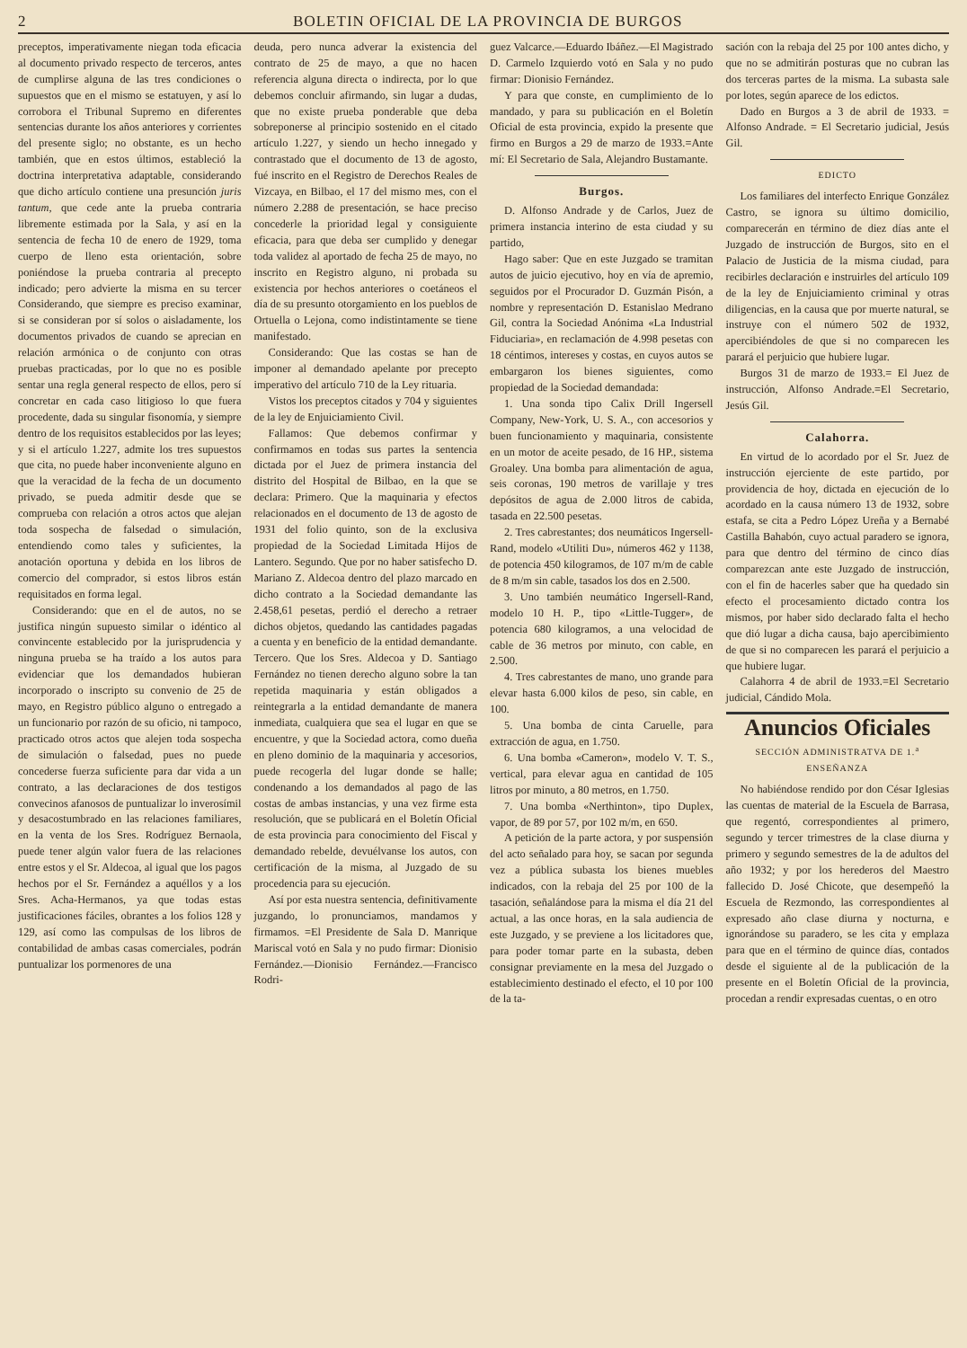2 BOLETIN OFICIAL DE LA PROVINCIA DE BURGOS
preceptos, imperativamente niegan toda eficacia al documento privado respecto de terceros, antes de cumplirse alguna de las tres condiciones o supuestos que en el mismo se estatuyen, y así lo corrobora el Tribunal Supremo en diferentes sentencias durante los años anteriores y corrientes del presente siglo; no obstante, es un hecho también, que en estos últimos, estableció la doctrina interpretativa adaptable, considerando que dicho artículo contiene una presunción juris tantum, que cede ante la prueba contraria libremente estimada por la Sala, y así en la sentencia de fecha 10 de enero de 1929, toma cuerpo de lleno esta orientación, sobre poniéndose la prueba contraria al precepto indicado; pero advierte la misma en su tercer Considerando, que siempre es preciso examinar, si se consideran por sí solos o aisladamente, los documentos privados de cuando se aprecian en relación armónica o de conjunto con otras pruebas practicadas, por lo que no es posible sentar una regla general respecto de ellos, pero sí concretar en cada caso litigioso lo que fuera procedente, dada su singular fisonomía, y siempre dentro de los requisitos establecidos por las leyes; y si el artículo 1.227, admite los tres supuestos que cita, no puede haber inconveniente alguno en que la veracidad de la fecha de un documento privado, se pueda admitir desde que se comprueba con relación a otros actos que alejan toda sospecha de falsedad o simulación, entendiendo como tales y suficientes, la anotación oportuna y debida en los libros de comercio del comprador, si estos libros están requisitados en forma legal.
Considerando: que en el de autos, no se justifica ningún supuesto similar o idéntico al convincente establecido por la jurisprudencia y ninguna prueba se ha traído a los autos para evidenciar que los demandados hubieran incorporado o inscripto su convenio de 25 de mayo, en Registro público alguno o entregado a un funcionario por razón de su oficio, ni tampoco, practicado otros actos que alejen toda sospecha de simulación o falsedad, pues no puede concederse fuerza suficiente para dar vida a un contrato, a las declaraciones de dos testigos convecinos afanosos de puntualizar lo inverosímil y desacostumbrado en las relaciones familiares, en la venta de los Sres. Rodríguez Bernaola, puede tener algún valor fuera de las relaciones entre estos y el Sr. Aldecoa, al igual que los pagos hechos por el Sr. Fernández a aquéllos y a los Sres. Acha-Hermanos, ya que todas estas justificaciones fáciles, obrantes a los folios 128 y 129, así como las compulsas de los libros de contabilidad de ambas casas comerciales, podrán puntualizar los pormenores de una
deuda, pero nunca adverar la existencia del contrato de 25 de mayo, a que no hacen referencia alguna directa o indirecta, por lo que debemos concluir afirmando, sin lugar a dudas, que no existe prueba ponderable que deba sobreponerse al principio sostenido en el citado artículo 1.227, y siendo un hecho innegado y contrastado que el documento de 13 de agosto, fué inscrito en el Registro de Derechos Reales de Vizcaya, en Bilbao, el 17 del mismo mes, con el número 2.288 de presentación, se hace preciso concederle la prioridad legal y consiguiente eficacia, para que deba ser cumplido y denegar toda validez al aportado de fecha 25 de mayo, no inscrito en Registro alguno, ni probada su existencia por hechos anteriores o coetáneos el día de su presunto otorgamiento en los pueblos de Ortuella o Lejona, como indistintamente se tiene manifestado.
Considerando: Que las costas se han de imponer al demandado apelante por precepto imperativo del artículo 710 de la Ley rituaria.
Vistos los preceptos citados y 704 y siguientes de la ley de Enjuiciamiento Civil.
Fallamos: Que debemos confirmar y confirmamos en todas sus partes la sentencia dictada por el Juez de primera instancia del distrito del Hospital de Bilbao, en la que se declara: Primero. Que la maquinaria y efectos relacionados en el documento de 13 de agosto de 1931 del folio quinto, son de la exclusiva propiedad de la Sociedad Limitada Hijos de Lantero. Segundo. Que por no haber satisfecho D. Mariano Z. Aldecoa dentro del plazo marcado en dicho contrato a la Sociedad demandante las 2.458,61 pesetas, perdió el derecho a retraer dichos objetos, quedando las cantidades pagadas a cuenta y en beneficio de la entidad demandante. Tercero. Que los Sres. Aldecoa y D. Santiago Fernández no tienen derecho alguno sobre la tan repetida maquinaria y están obligados a reintegrarla a la entidad demandante de manera inmediata, cualquiera que sea el lugar en que se encuentre, y que la Sociedad actora, como dueña en pleno dominio de la maquinaria y accesorios, puede recogerla del lugar donde se halle; condenando a los demandados al pago de las costas de ambas instancias, y una vez firme esta resolución, que se publicará en el Boletín Oficial de esta provincia para conocimiento del Fiscal y demandado rebelde, devuélvanse los autos, con certificación de la misma, al Juzgado de su procedencia para su ejecución.
Así por esta nuestra sentencia, definitivamente juzgando, lo pronunciamos, mandamos y firmamos. =El Presidente de Sala D. Manrique Mariscal votó en Sala y no pudo firmar: Dionisio Fernández.—Dionisio Fernández.—Francisco Rodri-
guez Valcarce.—Eduardo Ibáñez.—El Magistrado D. Carmelo Izquierdo votó en Sala y no pudo firmar: Dionisio Fernández.
Y para que conste, en cumplimiento de lo mandado, y para su publicación en el Boletín Oficial de esta provincia, expido la presente que firmo en Burgos a 29 de marzo de 1933.=Ante mí: El Secretario de Sala, Alejandro Bustamante.
Burgos.
D. Alfonso Andrade y de Carlos, Juez de primera instancia interino de esta ciudad y su partido,
Hago saber: Que en este Juzgado se tramitan autos de juicio ejecutivo, hoy en vía de apremio, seguidos por el Procurador D. Guzmán Pisón, a nombre y representación D. Estanislao Medrano Gil, contra la Sociedad Anónima «La Industrial Fiduciaria», en reclamación de 4.998 pesetas con 18 céntimos, intereses y costas, en cuyos autos se embargaron los bienes siguientes, como propiedad de la Sociedad demandada:
1. Una sonda tipo Calix Drill Ingersell Company, New-York, U. S. A., con accesorios y buen funcionamiento y maquinaria, consistente en un motor de aceite pesado, de 16 HP., sistema Groaley. Una bomba para alimentación de agua, seis coronas, 190 metros de varillaje y tres depósitos de agua de 2.000 litros de cabida, tasada en 22.500 pesetas.
2. Tres cabrestantes; dos neumáticos Ingersell-Rand, modelo «Utiliti Du», números 462 y 1138, de potencia 450 kilogramos, de 107 m/m de cable de 8 m/m sin cable, tasados los dos en 2.500.
3. Uno también neumático Ingersell-Rand, modelo 10 H. P., tipo «Little-Tugger», de potencia 680 kilogramos, a una velocidad de cable de 36 metros por minuto, con cable, en 2.500.
4. Tres cabrestantes de mano, uno grande para elevar hasta 6.000 kilos de peso, sin cable, en 100.
5. Una bomba de cinta Caruelle, para extracción de agua, en 1.750.
6. Una bomba «Cameron», modelo V. T. S., vertical, para elevar agua en cantidad de 105 litros por minuto, a 80 metros, en 1.750.
7. Una bomba «Nerthinton», tipo Duplex, vapor, de 89 por 57, por 102 m/m, en 650.
A petición de la parte actora, y por suspensión del acto señalado para hoy, se sacan por segunda vez a pública subasta los bienes muebles indicados, con la rebaja del 25 por 100 de la tasación, señalándose para la misma el día 21 del actual, a las once horas, en la sala audiencia de este Juzgado, y se previene a los licitadores que, para poder tomar parte en la subasta, deben consignar previamente en la mesa del Juzgado o establecimiento destinado el efecto, el 10 por 100 de la ta-
sación con la rebaja del 25 por 100 antes dicho, y que no se admitirán posturas que no cubran las dos terceras partes de la misma. La subasta sale por lotes, según aparece de los edictos.
Dado en Burgos a 3 de abril de 1933. = Alfonso Andrade. = El Secretario judicial, Jesús Gil.
EDICTO
Los familiares del interfecto Enrique González Castro, se ignora su último domicilio, comparecerán en término de diez días ante el Juzgado de instrucción de Burgos, sito en el Palacio de Justicia de la misma ciudad, para recibirles declaración e instruirles del artículo 109 de la ley de Enjuiciamiento criminal y otras diligencias, en la causa que por muerte natural, se instruye con el número 502 de 1932, apercibiéndoles de que si no comparecen les parará el perjuicio que hubiere lugar.
Burgos 31 de marzo de 1933.= El Juez de instrucción, Alfonso Andrade.=El Secretario, Jesús Gil.
Calahorra.
En virtud de lo acordado por el Sr. Juez de instrucción ejerciente de este partido, por providencia de hoy, dictada en ejecución de lo acordado en la causa número 13 de 1932, sobre estafa, se cita a Pedro López Ureña y a Bernabé Castilla Bahabón, cuyo actual paradero se ignora, para que dentro del término de cinco días comparezcan ante este Juzgado de instrucción, con el fin de hacerles saber que ha quedado sin efecto el procesamiento dictado contra los mismos, por haber sido declarado falta el hecho que dió lugar a dicha causa, bajo apercibimiento de que si no comparecen les parará el perjuicio a que hubiere lugar.
Calahorra 4 de abril de 1933.=El Secretario judicial, Cándido Mola.
Anuncios Oficiales
SECCIÓN ADMINISTRATVA DE 1.<sup>a</sup> ENSEÑANZA
No habiéndose rendido por don César Iglesias las cuentas de material de la Escuela de Barrasa, que regentó, correspondientes al primero, segundo y tercer trimestres de la clase diurna y primero y segundo semestres de la de adultos del año 1932; y por los herederos del Maestro fallecido D. José Chicote, que desempeñó la Escuela de Rezmondo, las correspondientes al expresado año clase diurna y nocturna, e ignorándose su paradero, se les cita y emplaza para que en el término de quince días, contados desde el siguiente al de la publicación de la presente en el Boletín Oficial de la provincia, procedan a rendir expresadas cuentas, o en otro